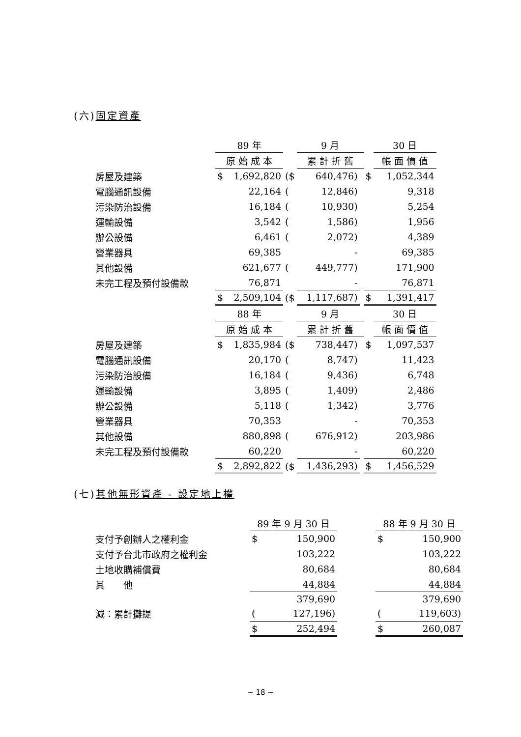(六)固定資產
| | 89 年 | | | 9 月 | | | 30 日 |
| | 原 始 成 本 | | | 累 計 折 舊 | | | 帳 面 價 值 |
| 房屋及建築 | $ | 1,692,820 | ($ | 640,476) | | $ | 1,052,344 |
| 電腦通訊設備 | | 22,164 | ( | 12,846) | | | 9,318 |
| 污染防治設備 | | 16,184 | ( | 10,930) | | | 5,254 |
| 運輸設備 | | 3,542 | ( | 1,586) | | | 1,956 |
| 辦公設備 | | 6,461 | ( | 2,072) | | | 4,389 |
| 營業器具 | | 69,385 | | - | | | 69,385 |
| 其他設備 | | 621,677 | ( | 449,777) | | | 171,900 |
| 未完工程及預付設備款 | | 76,871 | | - | | | 76,871 |
| | $ | 2,509,104 | ($ | 1,117,687) | | $ | 1,391,417 |
| | 88 年 | | | 9 月 | | | 30 日 |
| | 原 始 成 本 | | | 累 計 折 舊 | | | 帳 面 價 值 |
| 房屋及建築 | $ | 1,835,984 | ($ | 738,447) | | $ | 1,097,537 |
| 電腦通訊設備 | | 20,170 | ( | 8,747) | | | 11,423 |
| 污染防治設備 | | 16,184 | ( | 9,436) | | | 6,748 |
| 運輸設備 | | 3,895 | ( | 1,409) | | | 2,486 |
| 辦公設備 | | 5,118 | ( | 1,342) | | | 3,776 |
| 營業器具 | | 70,353 | | - | | | 70,353 |
| 其他設備 | | 880,898 | ( | 676,912) | | | 203,986 |
| 未完工程及預付設備款 | | 60,220 | | - | | | 60,220 |
| | $ | 2,892,822 | ($ | 1,436,293) | | $ | 1,456,529 |
(七)其他無形資產 - 設定地上權
| | 89 年 9 月 30 日 | | | 88 年 9 月 30 日 | |
| 支付予創辦人之權利金 | $ | 150,900 | | $ | 150,900 |
| 支付予台北市政府之權利金 | | 103,222 | | | 103,222 |
| 土地收購補償費 | | 80,684 | | | 80,684 |
| 其 他 | | 44,884 | | | 44,884 |
| | | 379,690 | | | 379,690 |
| 減：累計攤提 | ( | 127,196) | | ( | 119,603) |
| | $ | 252,494 | | $ | 260,087 |
~ 18 ~